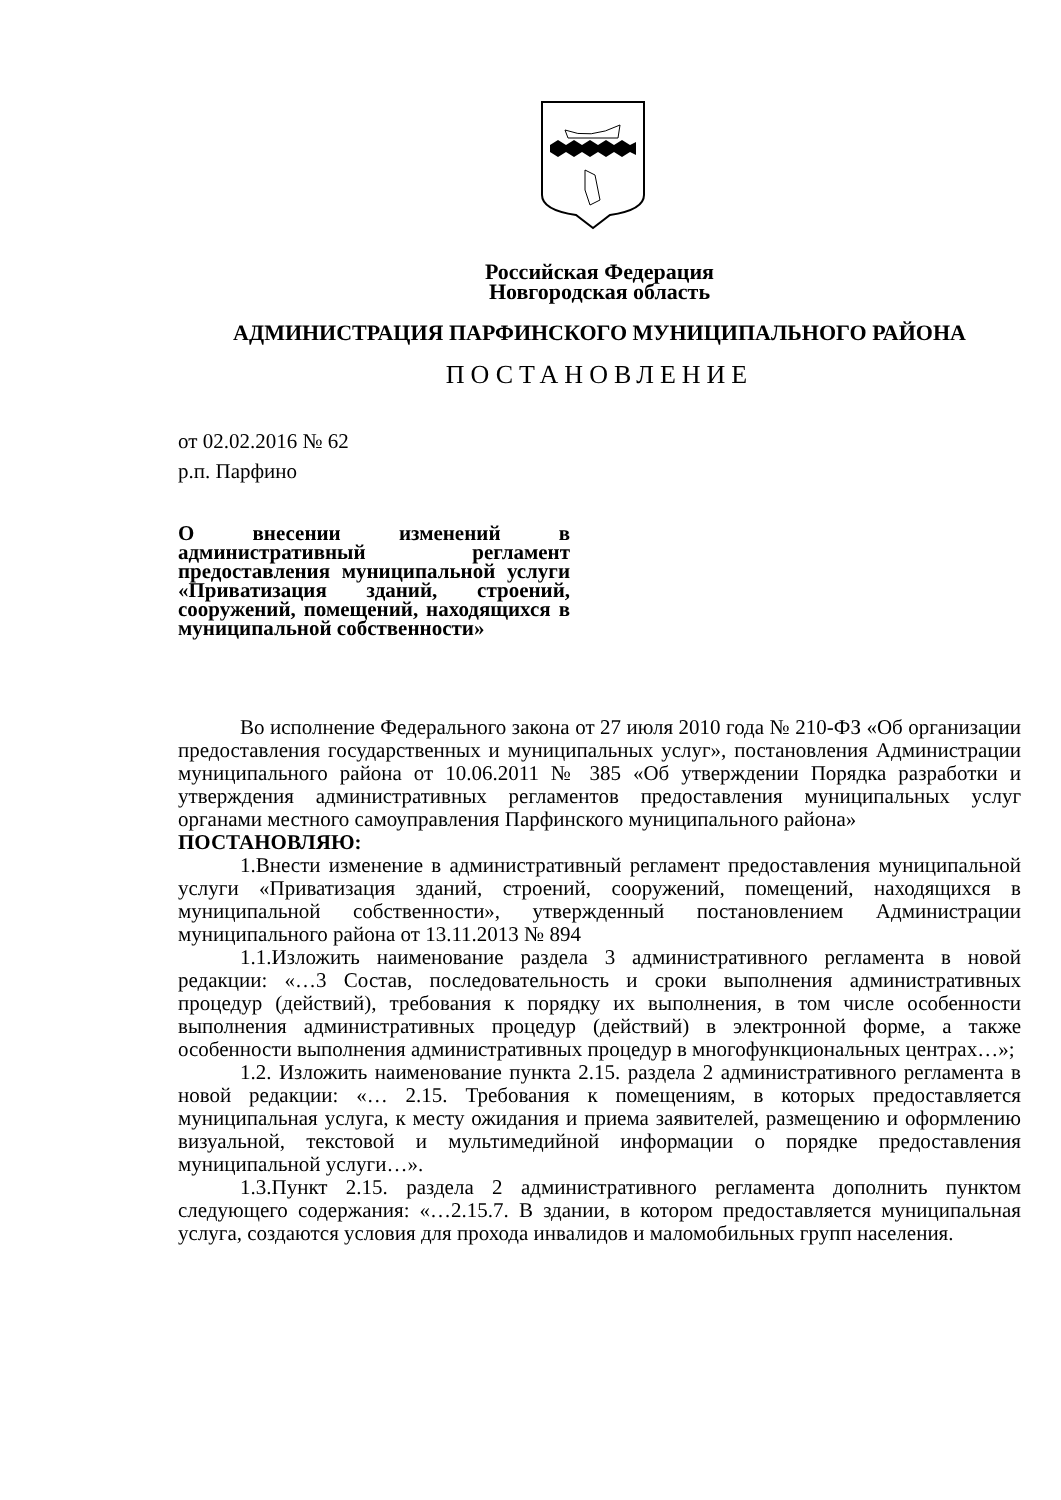Российская Федерация
Новгородская область
АДМИНИСТРАЦИЯ ПАРФИНСКОГО МУНИЦИПАЛЬНОГО РАЙОНА
ПОСТАНОВЛЕНИЕ
от 02.02.2016 № 62
р.п. Парфино
О внесении изменений в административный регламент предоставления муниципальной услуги «Приватизация зданий, строений, сооружений, помещений, находящихся в муниципальной собственности»
Во исполнение Федерального закона от 27 июля 2010 года № 210-ФЗ «Об организации предоставления государственных и муниципальных услуг», постановления Администрации муниципального района от 10.06.2011 № 385 «Об утверждении Порядка разработки и утверждения административных регламентов предоставления муниципальных услуг органами местного самоуправления Парфинского муниципального района»
ПОСТАНОВЛЯЮ:
1.Внести изменение в административный регламент предоставления муниципальной услуги «Приватизация зданий, строений, сооружений, помещений, находящихся в муниципальной собственности», утвержденный постановлением Администрации муниципального района от 13.11.2013 № 894
1.1.Изложить наименование раздела 3 административного регламента в новой редакции: «…3 Состав, последовательность и сроки выполнения административных процедур (действий), требования к порядку их выполнения, в том числе особенности выполнения административных процедур (действий) в электронной форме, а также особенности выполнения административных процедур в многофункциональных центрах…»;
1.2. Изложить наименование пункта 2.15. раздела 2 административного регламента в новой редакции: «… 2.15. Требования к помещениям, в которых предоставляется муниципальная услуга, к месту ожидания и приема заявителей, размещению и оформлению визуальной, текстовой и мультимедийной информации о порядке предоставления муниципальной услуги…».
1.3.Пункт 2.15. раздела 2 административного регламента дополнить пунктом следующего содержания: «…2.15.7. В здании, в котором предоставляется муниципальная услуга, создаются условия для прохода инвалидов и маломобильных групп населения.